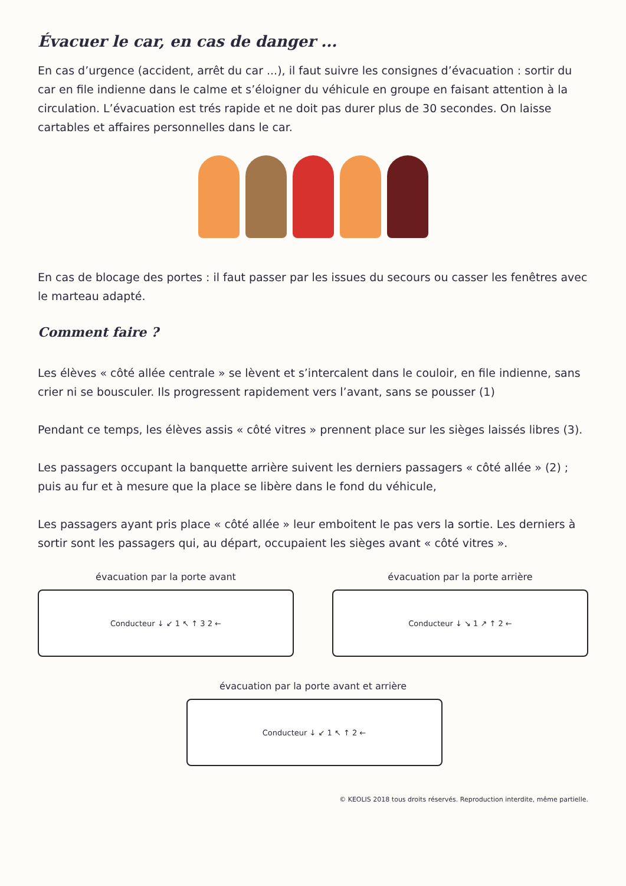Évacuer le car, en cas de danger ...
En cas d’urgence (accident, arrêt du car ...), il faut suivre les consignes d’évacuation : sortir du car en file indienne dans le calme et s’éloigner du véhicule en groupe en faisant attention à la circulation. L’évacuation est trés rapide et ne doit pas durer plus de 30 secondes. On laisse cartables et affaires personnelles dans le car.
En cas de blocage des portes : il faut passer par les issues du secours ou casser les fenêtres avec le marteau adapté.
Comment faire ?
Les élèves « côté allée centrale » se lèvent et s’intercalent dans le couloir, en file indienne, sans crier ni se bousculer. Ils progressent rapidement vers l’avant, sans se pousser (1)
Pendant ce temps, les élèves assis « côté vitres » prennent place sur les sièges laissés libres (3).
Les passagers occupant la banquette arrière suivent les derniers passagers « côté allée » (2) ; puis au fur et à mesure que la place se libère dans le fond du véhicule,
Les passagers ayant pris place « côté allée » leur emboitent le pas vers la sortie. Les derniers à sortir sont les passagers qui, au départ, occupaient les sièges avant « côté vitres ».
évacuation par la porte avant
Conducteur ↓ ↙ 1 ↖ ↑ 3 2 ←
évacuation par la porte arrière
Conducteur ↓ ↘ 1 ↗ ↑ 2 ←
évacuation par la porte avant et arrière
Conducteur ↓ ↙ 1 ↖ ↑ 2 ←
© KEOLIS 2018 tous droits réservés. Reproduction interdite, même partielle.